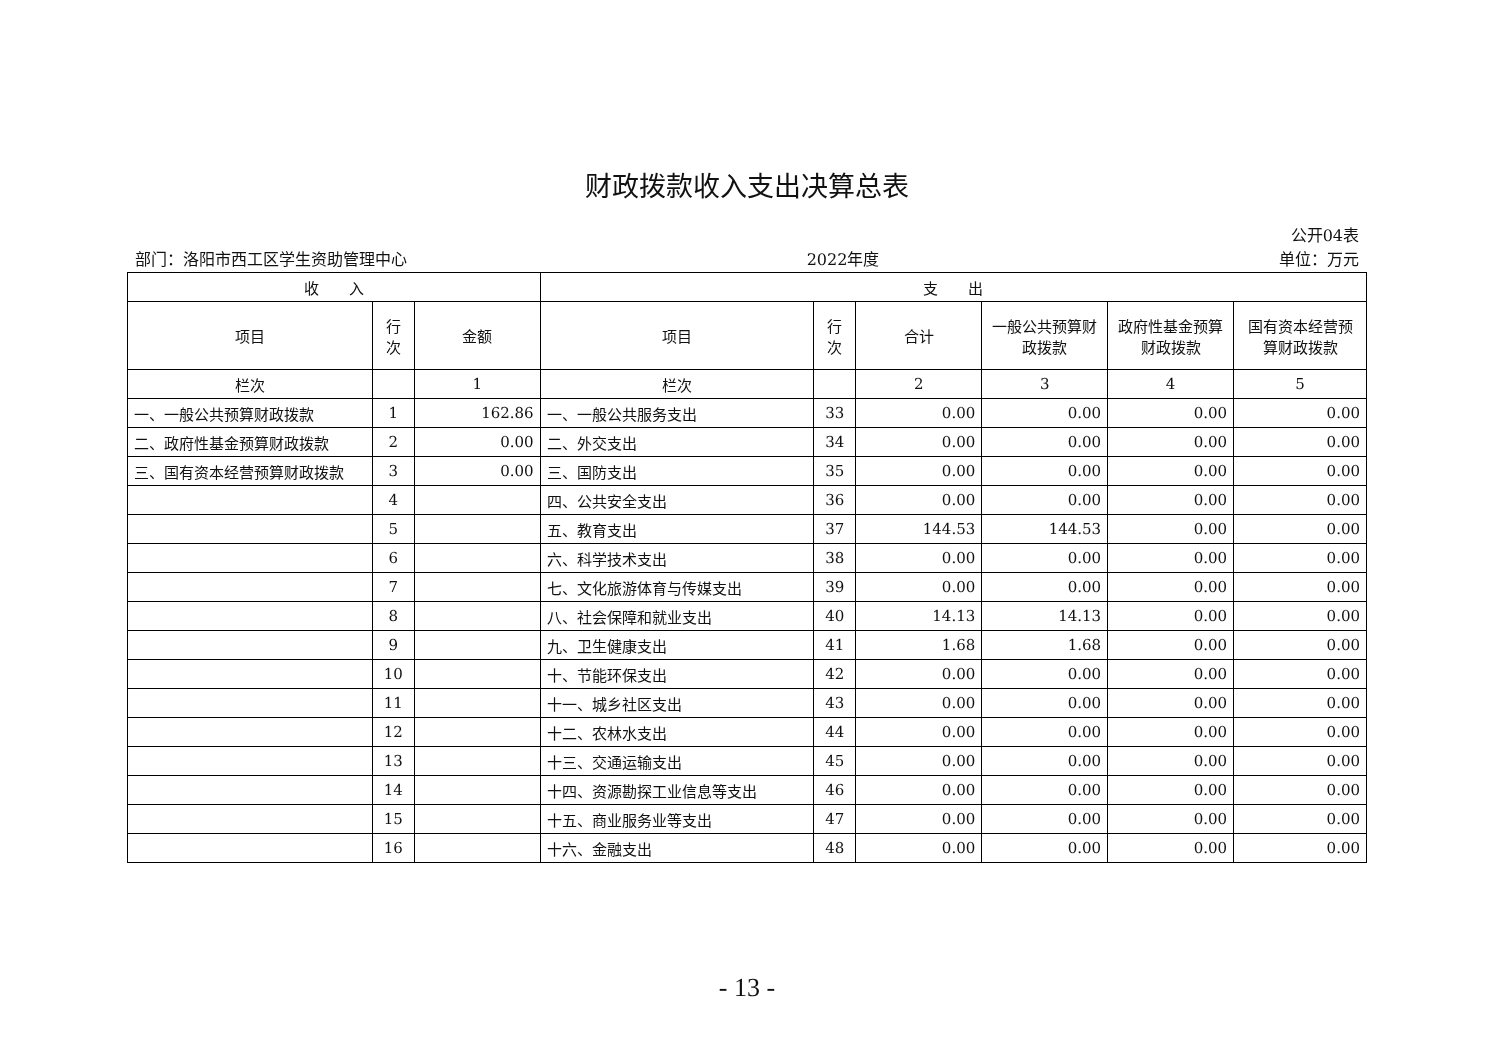财政拨款收入支出决算总表
公开04表
部门：洛阳市西工区学生资助管理中心 2022年度 单位：万元
| 收 入 | | | 支 出 | | | | | |
| --- | --- | --- | --- | --- | --- | --- | --- | --- |
| 项目 | 行 次 | 金额 | 项目 | 行 次 | 合计 | 一般公共预算财政拨款 | 政府性基金预算财政拨款 | 国有资本经营预算财政拨款 |
| 栏次 | | 1 | 栏次 | | 2 | 3 | 4 | 5 |
| 一、一般公共预算财政拨款 | 1 | 162.86 | 一、一般公共服务支出 | 33 | 0.00 | 0.00 | 0.00 | 0.00 |
| 二、政府性基金预算财政拨款 | 2 | 0.00 | 二、外交支出 | 34 | 0.00 | 0.00 | 0.00 | 0.00 |
| 三、国有资本经营预算财政拨款 | 3 | 0.00 | 三、国防支出 | 35 | 0.00 | 0.00 | 0.00 | 0.00 |
| | 4 | | 四、公共安全支出 | 36 | 0.00 | 0.00 | 0.00 | 0.00 |
| | 5 | | 五、教育支出 | 37 | 144.53 | 144.53 | 0.00 | 0.00 |
| | 6 | | 六、科学技术支出 | 38 | 0.00 | 0.00 | 0.00 | 0.00 |
| | 7 | | 七、文化旅游体育与传媒支出 | 39 | 0.00 | 0.00 | 0.00 | 0.00 |
| | 8 | | 八、社会保障和就业支出 | 40 | 14.13 | 14.13 | 0.00 | 0.00 |
| | 9 | | 九、卫生健康支出 | 41 | 1.68 | 1.68 | 0.00 | 0.00 |
| | 10 | | 十、节能环保支出 | 42 | 0.00 | 0.00 | 0.00 | 0.00 |
| | 11 | | 十一、城乡社区支出 | 43 | 0.00 | 0.00 | 0.00 | 0.00 |
| | 12 | | 十二、农林水支出 | 44 | 0.00 | 0.00 | 0.00 | 0.00 |
| | 13 | | 十三、交通运输支出 | 45 | 0.00 | 0.00 | 0.00 | 0.00 |
| | 14 | | 十四、资源勘探工业信息等支出 | 46 | 0.00 | 0.00 | 0.00 | 0.00 |
| | 15 | | 十五、商业服务业等支出 | 47 | 0.00 | 0.00 | 0.00 | 0.00 |
| | 16 | | 十六、金融支出 | 48 | 0.00 | 0.00 | 0.00 | 0.00 |
- 13 -